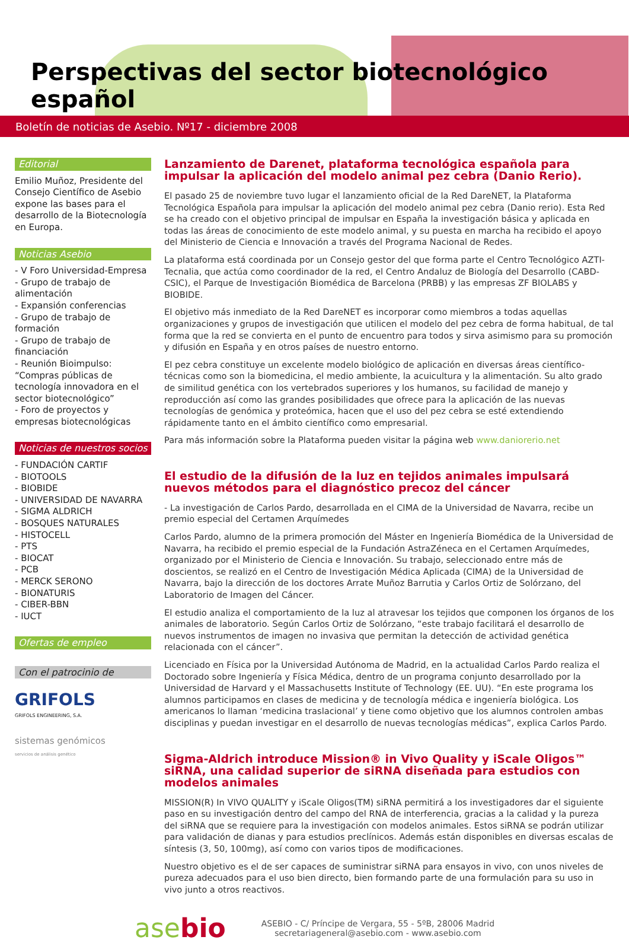Perspectivas del sector biotecnológico español
Boletín de noticias de Asebio. Nº17 - diciembre 2008
Editorial
Emilio Muñoz, Presidente del Consejo Científico de Asebio expone las bases para el desarrollo de la Biotecnología en Europa.
Noticias Asebio
- V Foro Universidad-Empresa
- Grupo de trabajo de alimentación
- Expansión conferencias
- Grupo de trabajo de formación
- Grupo de trabajo de financiación
- Reunión Bioimpulso: “Compras públicas de tecnología innovadora en el sector biotecnológico”
- Foro de proyectos y empresas biotecnológicas
Noticias de nuestros socios
- FUNDACIÓN CARTIF
- BIOTOOLS
- BIOBIDE
- UNIVERSIDAD DE NAVARRA
- SIGMA ALDRICH
- BOSQUES NATURALES
- HISTOCELL
- PTS
- BIOCAT
- PCB
- MERCK SERONO
- BIONATURIS
- CIBER-BBN
- IUCT
Ofertas de empleo
Con el patrocinio de
GRIFOLS
GRIFOLS ENGINEERING, S.A.
sistemas genómicos
servicios de análisis genético
Lanzamiento de Darenet, plataforma tecnológica española para impulsar la aplicación del modelo animal pez cebra (Danio Rerio).
El pasado 25 de noviembre tuvo lugar el lanzamiento oficial de la Red DareNET, la Plataforma Tecnológica Española para impulsar la aplicación del modelo animal pez cebra (Danio rerio). Esta Red se ha creado con el objetivo principal de impulsar en España la investigación básica y aplicada en todas las áreas de conocimiento de este modelo animal, y su puesta en marcha ha recibido el apoyo del Ministerio de Ciencia e Innovación a través del Programa Nacional de Redes.
La plataforma está coordinada por un Consejo gestor del que forma parte el Centro Tecnológico AZTI-Tecnalia, que actúa como coordinador de la red, el Centro Andaluz de Biología del Desarrollo (CABD-CSIC), el Parque de Investigación Biomédica de Barcelona (PRBB) y las empresas ZF BIOLABS y BIOBIDE.
El objetivo más inmediato de la Red DareNET es incorporar como miembros a todas aquellas organizaciones y grupos de investigación que utilicen el modelo del pez cebra de forma habitual, de tal forma que la red se convierta en el punto de encuentro para todos y sirva asimismo para su promoción y difusión en España y en otros países de nuestro entorno.
El pez cebra constituye un excelente modelo biológico de aplicación en diversas áreas científico-técnicas como son la biomedicina, el medio ambiente, la acuicultura y la alimentación. Su alto grado de similitud genética con los vertebrados superiores y los humanos, su facilidad de manejo y reproducción así como las grandes posibilidades que ofrece para la aplicación de las nuevas tecnologías de genómica y proteómica, hacen que el uso del pez cebra se esté extendiendo rápidamente tanto en el ámbito científico como empresarial.
Para más información sobre la Plataforma pueden visitar la página web www.daniorerio.net
El estudio de la difusión de la luz en tejidos animales impulsará nuevos métodos para el diagnóstico precoz del cáncer
- La investigación de Carlos Pardo, desarrollada en el CIMA de la Universidad de Navarra, recibe un premio especial del Certamen Arquímedes
Carlos Pardo, alumno de la primera promoción del Máster en Ingeniería Biomédica de la Universidad de Navarra, ha recibido el premio especial de la Fundación AstraZéneca en el Certamen Arquímedes, organizado por el Ministerio de Ciencia e Innovación. Su trabajo, seleccionado entre más de doscientos, se realizó en el Centro de Investigación Médica Aplicada (CIMA) de la Universidad de Navarra, bajo la dirección de los doctores Arrate Muñoz Barrutia y Carlos Ortiz de Solórzano, del Laboratorio de Imagen del Cáncer.
El estudio analiza el comportamiento de la luz al atravesar los tejidos que componen los órganos de los animales de laboratorio. Según Carlos Ortiz de Solórzano, “este trabajo facilitará el desarrollo de nuevos instrumentos de imagen no invasiva que permitan la detección de actividad genética relacionada con el cáncer”.
Licenciado en Física por la Universidad Autónoma de Madrid, en la actualidad Carlos Pardo realiza el Doctorado sobre Ingeniería y Física Médica, dentro de un programa conjunto desarrollado por la Universidad de Harvard y el Massachusetts Institute of Technology (EE. UU). “En este programa los alumnos participamos en clases de medicina y de tecnología médica e ingeniería biológica. Los americanos lo llaman ‘medicina traslacional’ y tiene como objetivo que los alumnos controlen ambas disciplinas y puedan investigar en el desarrollo de nuevas tecnologías médicas”, explica Carlos Pardo.
Sigma-Aldrich introduce Mission® in Vivo Quality y iScale Oligos™ siRNA, una calidad superior de siRNA diseñada para estudios con modelos animales
MISSION(R) In VIVO QUALITY y iScale Oligos(TM) siRNA permitirá a los investigadores dar el siguiente paso en su investigación dentro del campo del RNA de interferencia, gracias a la calidad y la pureza del siRNA que se requiere para la investigación con modelos animales. Estos siRNA se podrán utilizar para validación de dianas y para estudios preclínicos. Además están disponibles en diversas escalas de síntesis (3, 50, 100mg), así como con varios tipos de modificaciones.
Nuestro objetivo es el de ser capaces de suministrar siRNA para ensayos in vivo, con unos niveles de pureza adecuados para el uso bien directo, bien formando parte de una formulación para su uso in vivo junto a otros reactivos.
asebio
ASEBIO - C/ Príncipe de Vergara, 55 - 5ºB, 28006 Madrid
secretariageneral@asebio.com - www.asebio.com